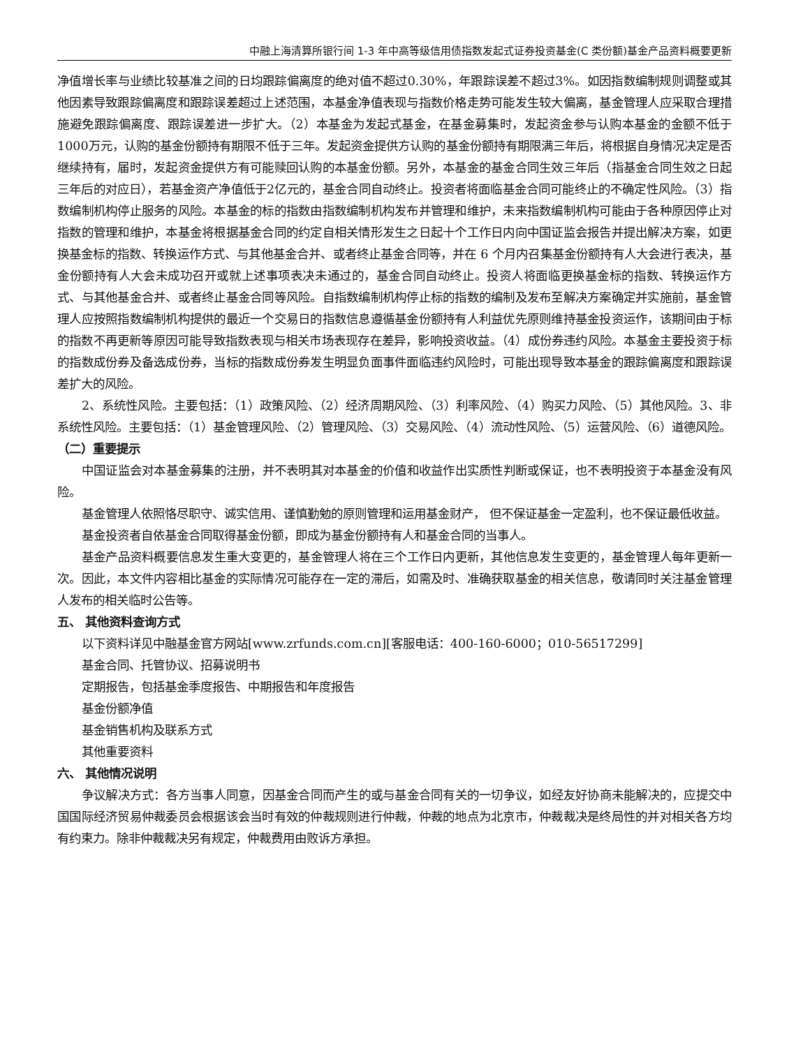中融上海清算所银行间 1-3 年中高等级信用债指数发起式证券投资基金(C 类份额)基金产品资料概要更新
净值增长率与业绩比较基准之间的日均跟踪偏离度的绝对值不超过0.30%，年跟踪误差不超过3%。如因指数编制规则调整或其他因素导致跟踪偏离度和跟踪误差超过上述范围，本基金净值表现与指数价格走势可能发生较大偏离，基金管理人应采取合理措施避免跟踪偏离度、跟踪误差进一步扩大。（2）本基金为发起式基金，在基金募集时，发起资金参与认购本基金的金额不低于1000万元，认购的基金份额持有期限不低于三年。发起资金提供方认购的基金份额持有期限满三年后，将根据自身情况决定是否继续持有，届时，发起资金提供方有可能赎回认购的本基金份额。另外，本基金的基金合同生效三年后（指基金合同生效之日起三年后的对应日），若基金资产净值低于2亿元的，基金合同自动终止。投资者将面临基金合同可能终止的不确定性风险。（3）指数编制机构停止服务的风险。本基金的标的指数由指数编制机构发布并管理和维护，未来指数编制机构可能由于各种原因停止对指数的管理和维护，本基金将根据基金合同的约定自相关情形发生之日起十个工作日内向中国证监会报告并提出解决方案，如更换基金标的指数、转换运作方式、与其他基金合并、或者终止基金合同等，并在 6 个月内召集基金份额持有人大会进行表决，基金份额持有人大会未成功召开或就上述事项表决未通过的，基金合同自动终止。投资人将面临更换基金标的指数、转换运作方式、与其他基金合并、或者终止基金合同等风险。自指数编制机构停止标的指数的编制及发布至解决方案确定并实施前，基金管理人应按照指数编制机构提供的最近一个交易日的指数信息遵循基金份额持有人利益优先原则维持基金投资运作，该期间由于标的指数不再更新等原因可能导致指数表现与相关市场表现存在差异，影响投资收益。（4）成份券违约风险。本基金主要投资于标的指数成份券及备选成份券，当标的指数成份券发生明显负面事件面临违约风险时，可能出现导致本基金的跟踪偏离度和跟踪误差扩大的风险。
2、系统性风险。主要包括：（1）政策风险、（2）经济周期风险、（3）利率风险、（4）购买力风险、（5）其他风险。3、非系统性风险。主要包括：（1）基金管理风险、（2）管理风险、（3）交易风险、（4）流动性风险、（5）运营风险、（6）道德风险。
（二）重要提示
中国证监会对本基金募集的注册，并不表明其对本基金的价值和收益作出实质性判断或保证，也不表明投资于本基金没有风险。
基金管理人依照恪尽职守、诚实信用、谨慎勤勉的原则管理和运用基金财产， 但不保证基金一定盈利，也不保证最低收益。
基金投资者自依基金合同取得基金份额，即成为基金份额持有人和基金合同的当事人。
基金产品资料概要信息发生重大变更的，基金管理人将在三个工作日内更新，其他信息发生变更的，基金管理人每年更新一次。因此，本文件内容相比基金的实际情况可能存在一定的滞后，如需及时、准确获取基金的相关信息，敬请同时关注基金管理人发布的相关临时公告等。
五、 其他资料查询方式
以下资料详见中融基金官方网站[www.zrfunds.com.cn][客服电话：400-160-6000；010-56517299]
基金合同、托管协议、招募说明书
定期报告，包括基金季度报告、中期报告和年度报告
基金份额净值
基金销售机构及联系方式
其他重要资料
六、 其他情况说明
争议解决方式：各方当事人同意，因基金合同而产生的或与基金合同有关的一切争议，如经友好协商未能解决的，应提交中国国际经济贸易仲裁委员会根据该会当时有效的仲裁规则进行仲裁，仲裁的地点为北京市，仲裁裁决是终局性的并对相关各方均有约束力。除非仲裁裁决另有规定，仲裁费用由败诉方承担。